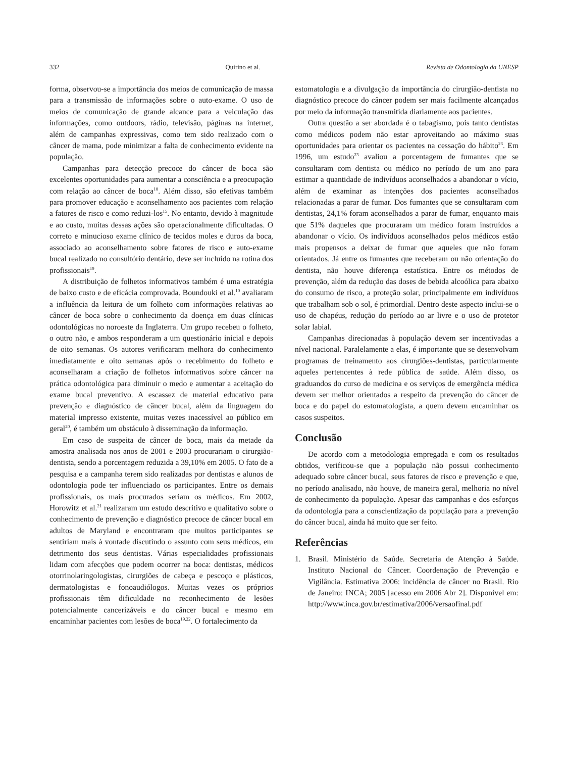332 Quirino et al. Revista de Odontologia da UNESP
forma, observou-se a importância dos meios de comunicação de massa para a transmissão de informações sobre o auto-exame. O uso de meios de comunicação de grande alcance para a veiculação das informações, como outdoors, rádio, televisão, páginas na internet, além de campanhas expressivas, como tem sido realizado com o câncer de mama, pode minimizar a falta de conhecimento evidente na população.
Campanhas para detecção precoce do câncer de boca são excelentes oportunidades para aumentar a consciência e a preocupação com relação ao câncer de boca<sup>18</sup>. Além disso, são efetivas também para promover educação e aconselhamento aos pacientes com relação a fatores de risco e como reduzi-los<sup>15</sup>. No entanto, devido à magnitude e ao custo, muitas dessas ações são operacionalmente dificultadas. O correto e minucioso exame clínico de tecidos moles e duros da boca, associado ao aconselhamento sobre fatores de risco e auto-exame bucal realizado no consultório dentário, deve ser incluído na rotina dos profissionais<sup>19</sup>.
A distribuição de folhetos informativos também é uma estratégia de baixo custo e de eficácia comprovada. Boundouki et al.<sup>10</sup> avaliaram a influência da leitura de um folheto com informações relativas ao câncer de boca sobre o conhecimento da doença em duas clínicas odontológicas no noroeste da Inglaterra. Um grupo recebeu o folheto, o outro não, e ambos responderam a um questionário inicial e depois de oito semanas. Os autores verificaram melhora do conhecimento imediatamente e oito semanas após o recebimento do folheto e aconselharam a criação de folhetos informativos sobre câncer na prática odontológica para diminuir o medo e aumentar a aceitação do exame bucal preventivo. A escassez de material educativo para prevenção e diagnóstico de câncer bucal, além da linguagem do material impresso existente, muitas vezes inacessível ao público em geral<sup>20</sup>, é também um obstáculo à disseminação da informação.
Em caso de suspeita de câncer de boca, mais da metade da amostra analisada nos anos de 2001 e 2003 procurariam o cirurgião-dentista, sendo a porcentagem reduzida a 39,10% em 2005. O fato de a pesquisa e a campanha terem sido realizadas por dentistas e alunos de odontologia pode ter influenciado os participantes. Entre os demais profissionais, os mais procurados seriam os médicos. Em 2002, Horowitz et al.<sup>21</sup> realizaram um estudo descritivo e qualitativo sobre o conhecimento de prevenção e diagnóstico precoce de câncer bucal em adultos de Maryland e encontraram que muitos participantes se sentiriam mais à vontade discutindo o assunto com seus médicos, em detrimento dos seus dentistas. Várias especialidades profissionais lidam com afecções que podem ocorrer na boca: dentistas, médicos otorrinolaringologistas, cirurgiões de cabeça e pescoço e plásticos, dermatologistas e fonoaudiólogos. Muitas vezes os próprios profissionais têm dificuldade no reconhecimento de lesões potencialmente cancerizáveis e do câncer bucal e mesmo em encaminhar pacientes com lesões de boca<sup>19,22</sup>. O fortalecimento da
estomatologia e a divulgação da importância do cirurgião-dentista no diagnóstico precoce do câncer podem ser mais facilmente alcançados por meio da informação transmitida diariamente aos pacientes.
Outra questão a ser abordada é o tabagismo, pois tanto dentistas como médicos podem não estar aproveitando ao máximo suas oportunidades para orientar os pacientes na cessação do hábito<sup>23</sup>. Em 1996, um estudo<sup>23</sup> avaliou a porcentagem de fumantes que se consultaram com dentista ou médico no período de um ano para estimar a quantidade de indivíduos aconselhados a abandonar o vício, além de examinar as intenções dos pacientes aconselhados relacionadas a parar de fumar. Dos fumantes que se consultaram com dentistas, 24,1% foram aconselhados a parar de fumar, enquanto mais que 51% daqueles que procuraram um médico foram instruídos a abandonar o vício. Os indivíduos aconselhados pelos médicos estão mais propensos a deixar de fumar que aqueles que não foram orientados. Já entre os fumantes que receberam ou não orientação do dentista, não houve diferença estatística. Entre os métodos de prevenção, além da redução das doses de bebida alcoólica para abaixo do consumo de risco, a proteção solar, principalmente em indivíduos que trabalham sob o sol, é primordial. Dentro deste aspecto inclui-se o uso de chapéus, redução do período ao ar livre e o uso de protetor solar labial.
Campanhas direcionadas à população devem ser incentivadas a nível nacional. Paralelamente a elas, é importante que se desenvolvam programas de treinamento aos cirurgiões-dentistas, particularmente aqueles pertencentes à rede pública de saúde. Além disso, os graduandos do curso de medicina e os serviços de emergência médica devem ser melhor orientados a respeito da prevenção do câncer de boca e do papel do estomatologista, a quem devem encaminhar os casos suspeitos.
Conclusão
De acordo com a metodologia empregada e com os resultados obtidos, verificou-se que a população não possui conhecimento adequado sobre câncer bucal, seus fatores de risco e prevenção e que, no período analisado, não houve, de maneira geral, melhoria no nível de conhecimento da população. Apesar das campanhas e dos esforços da odontologia para a conscientização da população para a prevenção do câncer bucal, ainda há muito que ser feito.
Referências
1. Brasil. Ministério da Saúde. Secretaria de Atenção à Saúde. Instituto Nacional do Câncer. Coordenação de Prevenção e Vigilância. Estimativa 2006: incidência de câncer no Brasil. Rio de Janeiro: INCA; 2005 [acesso em 2006 Abr 2]. Disponível em: http://www.inca.gov.br/estimativa/2006/versaofinal.pdf